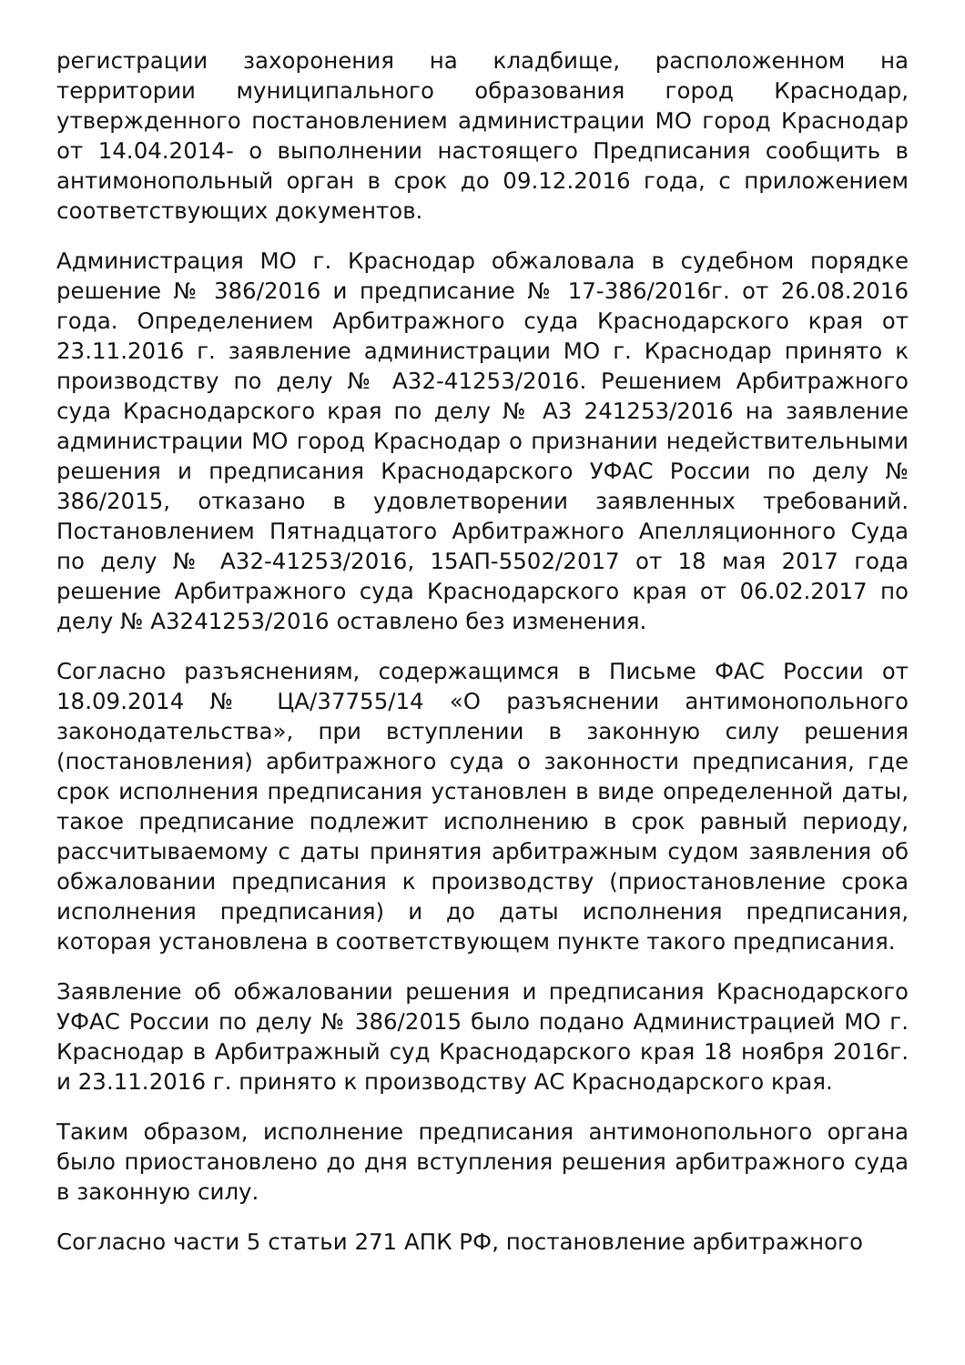регистрации захоронения на кладбище, расположенном на территории муниципального образования город Краснодар, утвержденного постановлением администрации МО город Краснодар от 14.04.2014- о выполнении настоящего Предписания сообщить в антимонопольный орган в срок до 09.12.2016 года, с приложением соответствующих документов.
Администрация МО г. Краснодар обжаловала в судебном порядке решение № 386/2016 и предписание № 17-386/2016г. от 26.08.2016 года. Определением Арбитражного суда Краснодарского края от 23.11.2016 г. заявление администрации МО г. Краснодар принято к производству по делу № А32-41253/2016. Решением Арбитражного суда Краснодарского края по делу № А3 241253/2016 на заявление администрации МО город Краснодар о признании недействительными решения и предписания Краснодарского УФАС России по делу № 386/2015, отказано в удовлетворении заявленных требований. Постановлением Пятнадцатого Арбитражного Апелляционного Суда по делу № А32-41253/2016, 15АП-5502/2017 от 18 мая 2017 года решение Арбитражного суда Краснодарского края от 06.02.2017 по делу № А3241253/2016 оставлено без изменения.
Согласно разъяснениям, содержащимся в Письме ФАС России от 18.09.2014 № ЦА/37755/14 «О разъяснении антимонопольного законодательства», при вступлении в законную силу решения (постановления) арбитражного суда о законности предписания, где срок исполнения предписания установлен в виде определенной даты, такое предписание подлежит исполнению в срок равный периоду, рассчитываемому с даты принятия арбитражным судом заявления об обжаловании предписания к производству (приостановление срока исполнения предписания) и до даты исполнения предписания, которая установлена в соответствующем пункте такого предписания.
Заявление об обжаловании решения и предписания Краснодарского УФАС России по делу № 386/2015 было подано Администрацией МО г. Краснодар в Арбитражный суд Краснодарского края 18 ноября 2016г. и 23.11.2016 г. принято к производству АС Краснодарского края.
Таким образом, исполнение предписания антимонопольного органа было приостановлено до дня вступления решения арбитражного суда в законную силу.
Согласно части 5 статьи 271 АПК РФ, постановление арбитражного